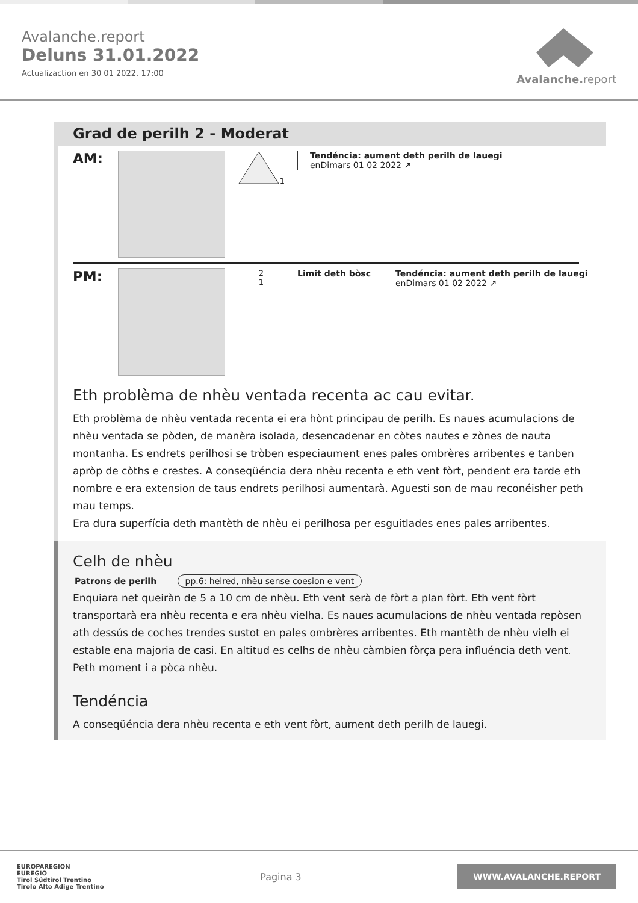Avalanche.report
Deluns 31.01.2022
Actualizaction en 30 01 2022, 17:00
Avalanche. report
Grad de perilh 2 - Moderat
AM:
1 Tendéncia: aument deth perilh de lauegi
enDimars 01 02 2022 ↗
PM:
2
1
Limit deth bòsc Tendéncia: aument deth perilh de lauegi
enDimars 01 02 2022 ↗
Eth problèma de nhèu ventada recenta ac cau evitar.
Eth problèma de nhèu ventada recenta ei era hònt principau de perilh. Es naues acumulacions de nhèu ventada se pòden, de manèra isolada, desencadenar en còtes nautes e zònes de nauta montanha. Es endrets perilhosi se tròben especiaument enes pales ombrères arribentes e tanben apròp de còths e crestes. A conseqüéncia dera nhèu recenta e eth vent fòrt, pendent era tarde eth nombre e era extension de taus endrets perilhosi aumentarà. Aguesti son de mau reconéisher peth mau temps.
Era dura superfícia deth mantèth de nhèu ei perilhosa per esguitlades enes pales arribentes.
Celh de nhèu
Patrons de perilh pp.6: heired, nhèu sense coesion e vent
Enquiara net queiràn de 5 a 10 cm de nhèu. Eth vent serà de fòrt a plan fòrt. Eth vent fòrt transportarà era nhèu recenta e era nhèu vielha. Es naues acumulacions de nhèu ventada repòsen ath dessús de coches trendes sustot en pales ombrères arribentes. Eth mantèth de nhèu vielh ei estable ena majoria de casi. En altitud es celhs de nhèu càmbien fòrça pera influéncia deth vent. Peth moment i a pòca nhèu.
Tendéncia
A conseqüéncia dera nhèu recenta e eth vent fòrt, aument deth perilh de lauegi.
EUROPAREGION
EUREGIO
Tirol Südtirol Trentino
Tirolo Alto Adige Trentino
Pagina 3
WWW.AVALANCHE.REPORT